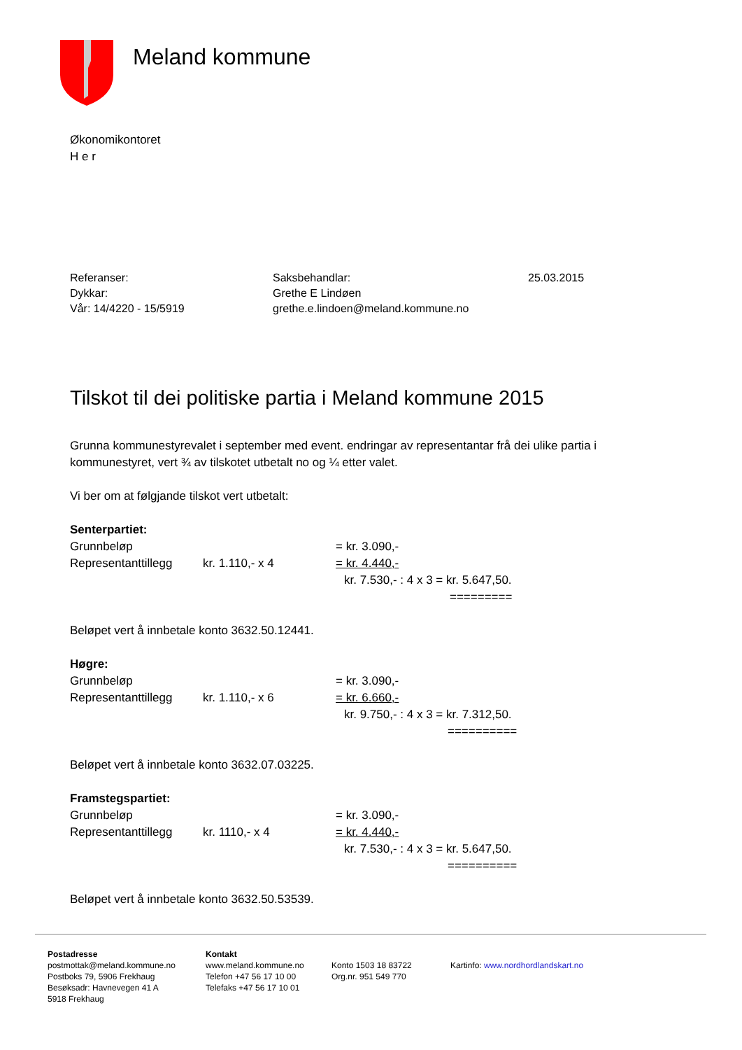Meland kommune
Økonomikontoret
H e r
Referanser:
Dykkar:
Vår: 14/4220 - 15/5919
Saksbehandlar:
Grethe E Lindøen
grethe.e.lindoen@meland.kommune.no
25.03.2015
Tilskot til dei politiske partia i Meland kommune 2015
Grunna kommunestyrevalet i september med event. endringar av representantar frå dei ulike partia i kommunestyret, vert ¾ av tilskotet utbetalt no og ¼ etter valet.
Vi ber om at følgjande tilskot vert utbetalt:
Senterpartiet:
Grunnbeløp = kr. 3.090,-
Representanttillegg kr. 1.110,- x 4 = kr. 4.440,-
kr. 7.530,- : 4 x 3 = kr. 5.647,50.
=========
Beløpet vert å innbetale konto 3632.50.12441.
Høgre:
Grunnbeløp = kr. 3.090,-
Representanttillegg kr. 1.110,- x 6 = kr. 6.660,-
kr. 9.750,- : 4 x 3 = kr. 7.312,50.
==========
Beløpet vert å innbetale konto 3632.07.03225.
Framstegspartiet:
Grunnbeløp = kr. 3.090,-
Representanttillegg kr. 1110,- x 4 = kr. 4.440,-
kr. 7.530,- : 4 x 3 = kr. 5.647,50.
==========
Beløpet vert å innbetale konto 3632.50.53539.
Postadresse
postmottak@meland.kommune.no
Postboks 79, 5906 Frekhaug
Besøksadr: Havnevegen 41 A
5918 Frekhaug
Kontakt
www.meland.kommune.no
Telefon +47 56 17 10 00
Telefaks +47 56 17 10 01
Konto 1503 18 83722
Org.nr. 951 549 770
Kartinfo: www.nordhordlandskart.no